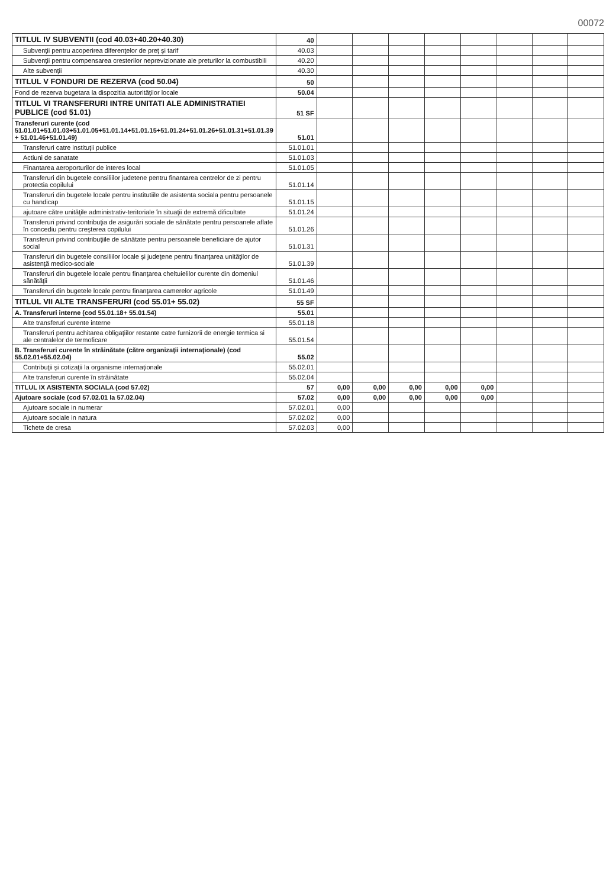00072
| TITLUL IV SUBVENTII (cod 40.03+40.20+40.30) | 40 | | | | | | | | |
| Subvenţii pentru acoperirea diferenţelor de preţ şi tarif | 40.03 | | | | | | | | |
| Subvenţii pentru compensarea cresterilor neprevizionate ale preturilor la combustibili | 40.20 | | | | | | | | |
| Alte subvenţii | 40.30 | | | | | | | | |
| TITLUL V FONDURI DE REZERVA (cod 50.04) | 50 | | | | | | | | |
| Fond de rezerva bugetara la dispozitia autorităţilor locale | 50.04 | | | | | | | | |
| TITLUL VI TRANSFERURI INTRE UNITATI ALE ADMINISTRATIEI PUBLICE (cod 51.01) | 51 SF | | | | | | | | |
| Transferuri curente (cod 51.01.01+51.01.03+51.01.05+51.01.14+51.01.15+51.01.24+51.01.26+51.01.31+51.01.39 + 51.01.46+51.01.49) | 51.01 | | | | | | | | |
| Transferuri catre instituţii publice | 51.01.01 | | | | | | | | |
| Actiuni de sanatate | 51.01.03 | | | | | | | | |
| Finantarea aeroporturilor de interes local | 51.01.05 | | | | | | | | |
| Transferuri din bugetele consiliilor judetene pentru finantarea centrelor de zi pentru protectia copilului | 51.01.14 | | | | | | | | |
| Transferuri din bugetele locale pentru institutiile de asistenta sociala pentru persoanele cu handicap | 51.01.15 | | | | | | | | |
| ajutoare către unităţile administrativ-teritoriale în situaţii de extremă dificultate | 51.01.24 | | | | | | | | |
| Transferuri privind contribuţia de asigurări sociale de sănătate pentru persoanele aflate în concediu pentru creşterea copilului | 51.01.26 | | | | | | | | |
| Transferuri privind contribuţiile de sănătate pentru persoanele beneficiare de ajutor social | 51.01.31 | | | | | | | | |
| Transferuri din bugetele consiliilor locale şi judeţene pentru finanţarea unităţilor de asistenţă medico-sociale | 51.01.39 | | | | | | | | |
| Transferuri din bugetele locale pentru finanţarea cheltuielilor curente din domeniul sănătăţii | 51.01.46 | | | | | | | | |
| Transferuri din bugetele locale pentru finanţarea camerelor agricole | 51.01.49 | | | | | | | | |
| TITLUL VII ALTE TRANSFERURI (cod 55.01+ 55.02) | 55 SF | | | | | | | | |
| A. Transferuri interne (cod 55.01.18+ 55.01.54) | 55.01 | | | | | | | | |
| Alte transferuri curente interne | 55.01.18 | | | | | | | | |
| Transferuri pentru achitarea obligaţiilor restante catre furnizorii de energie termica si ale centralelor de termoficare | 55.01.54 | | | | | | | | |
| B. Transferuri curente în străinătate (către organizaţii internaţionale) (cod 55.02.01+55.02.04) | 55.02 | | | | | | | | |
| Contribuţii şi cotizaţii la organisme internaţionale | 55.02.01 | | | | | | | | |
| Alte transferuri curente în străinătate | 55.02.04 | | | | | | | | |
| TITLUL IX ASISTENTA SOCIALA (cod 57.02) | 57 | 0,00 | 0,00 | 0,00 | 0,00 | 0,00 | | | |
| Ajutoare sociale (cod 57.02.01 la 57.02.04) | 57.02 | 0,00 | 0,00 | 0,00 | 0,00 | 0,00 | | | |
| Ajutoare sociale in numerar | 57.02.01 | 0,00 | | | | | | | |
| Ajutoare sociale in natura | 57.02.02 | 0,00 | | | | | | | |
| Tichete de cresa | 57.02.03 | 0,00 | | | | | | | |